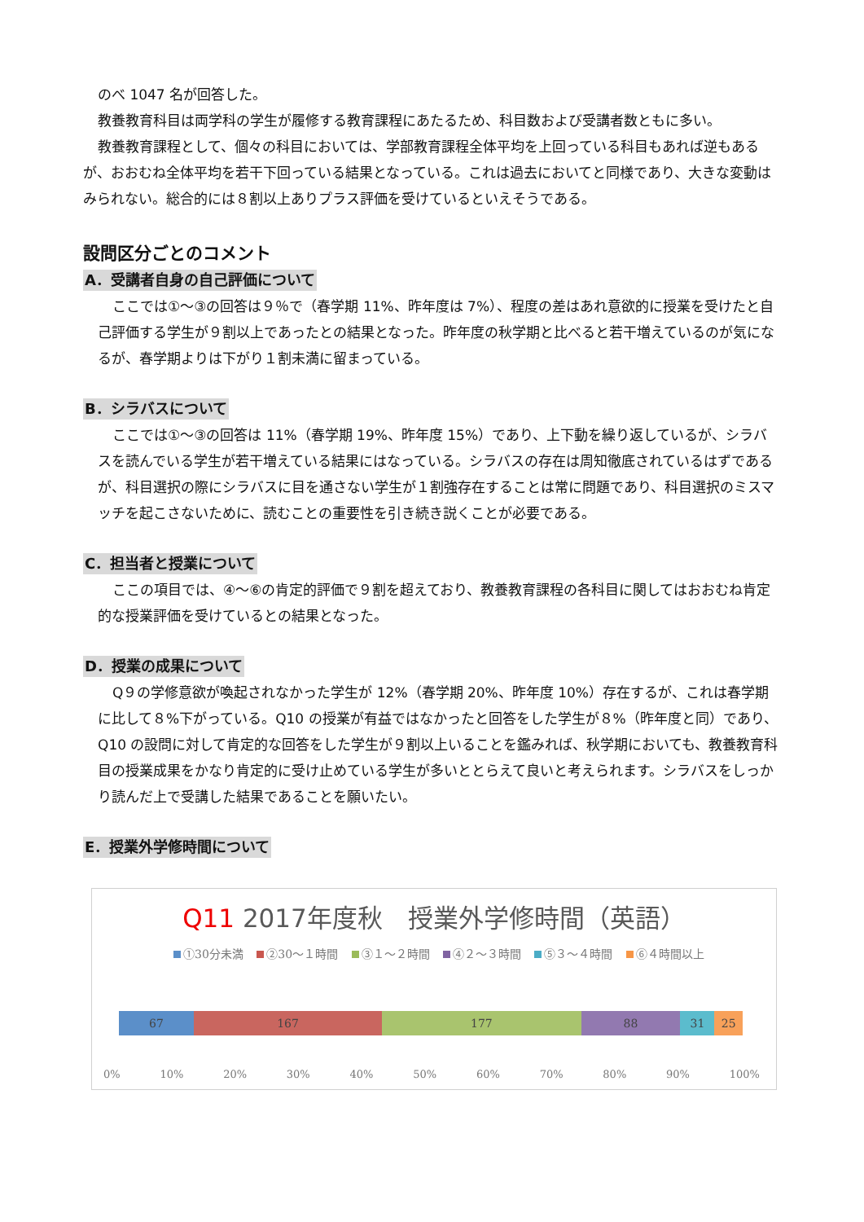のべ 1047 名が回答した。
教養教育科目は両学科の学生が履修する教育課程にあたるため、科目数および受講者数ともに多い。
教養教育課程として、個々の科目においては、学部教育課程全体平均を上回っている科目もあれば逆もあるが、おおむね全体平均を若干下回っている結果となっている。これは過去においてと同様であり、大きな変動はみられない。総合的には８割以上ありプラス評価を受けているといえそうである。
設問区分ごとのコメント
A．受講者自身の自己評価について
ここでは①～③の回答は９％で（春学期 11%、昨年度は 7%）、程度の差はあれ意欲的に授業を受けたと自己評価する学生が９割以上であったとの結果となった。昨年度の秋学期と比べると若干増えているのが気になるが、春学期よりは下がり１割未満に留まっている。
B．シラバスについて
ここでは①～③の回答は 11%（春学期 19%、昨年度 15%）であり、上下動を繰り返しているが、シラバスを読んでいる学生が若干増えている結果にはなっている。シラバスの存在は周知徹底されているはずであるが、科目選択の際にシラバスに目を通さない学生が１割強存在することは常に問題であり、科目選択のミスマッチを起こさないために、読むことの重要性を引き続き説くことが必要である。
C．担当者と授業について
ここの項目では、④～⑥の肯定的評価で９割を超えており、教養教育課程の各科目に関してはおおむね肯定的な授業評価を受けているとの結果となった。
D．授業の成果について
Q９の学修意欲が喚起されなかった学生が 12%（春学期 20%、昨年度 10%）存在するが、これは春学期に比して８%下がっている。Q10 の授業が有益ではなかったと回答をした学生が８%（昨年度と同）であり、Q10 の設問に対して肯定的な回答をした学生が９割以上いることを鑑みれば、秋学期においても、教養教育科目の授業成果をかなり肯定的に受け止めている学生が多いととらえて良いと考えられます。シラバスをしっかり読んだ上で受講した結果であることを願いたい。
E．授業外学修時間について
Q11 2017年度秋　授業外学修時間（英語）
①30分未満 ②30～１時間 ③１～２時間 ④２～３時間 ⑤３～４時間 ⑥４時間以上
67 167 177 88 31 25
0% 10% 20% 30% 40% 50% 60% 70% 80% 90% 100%